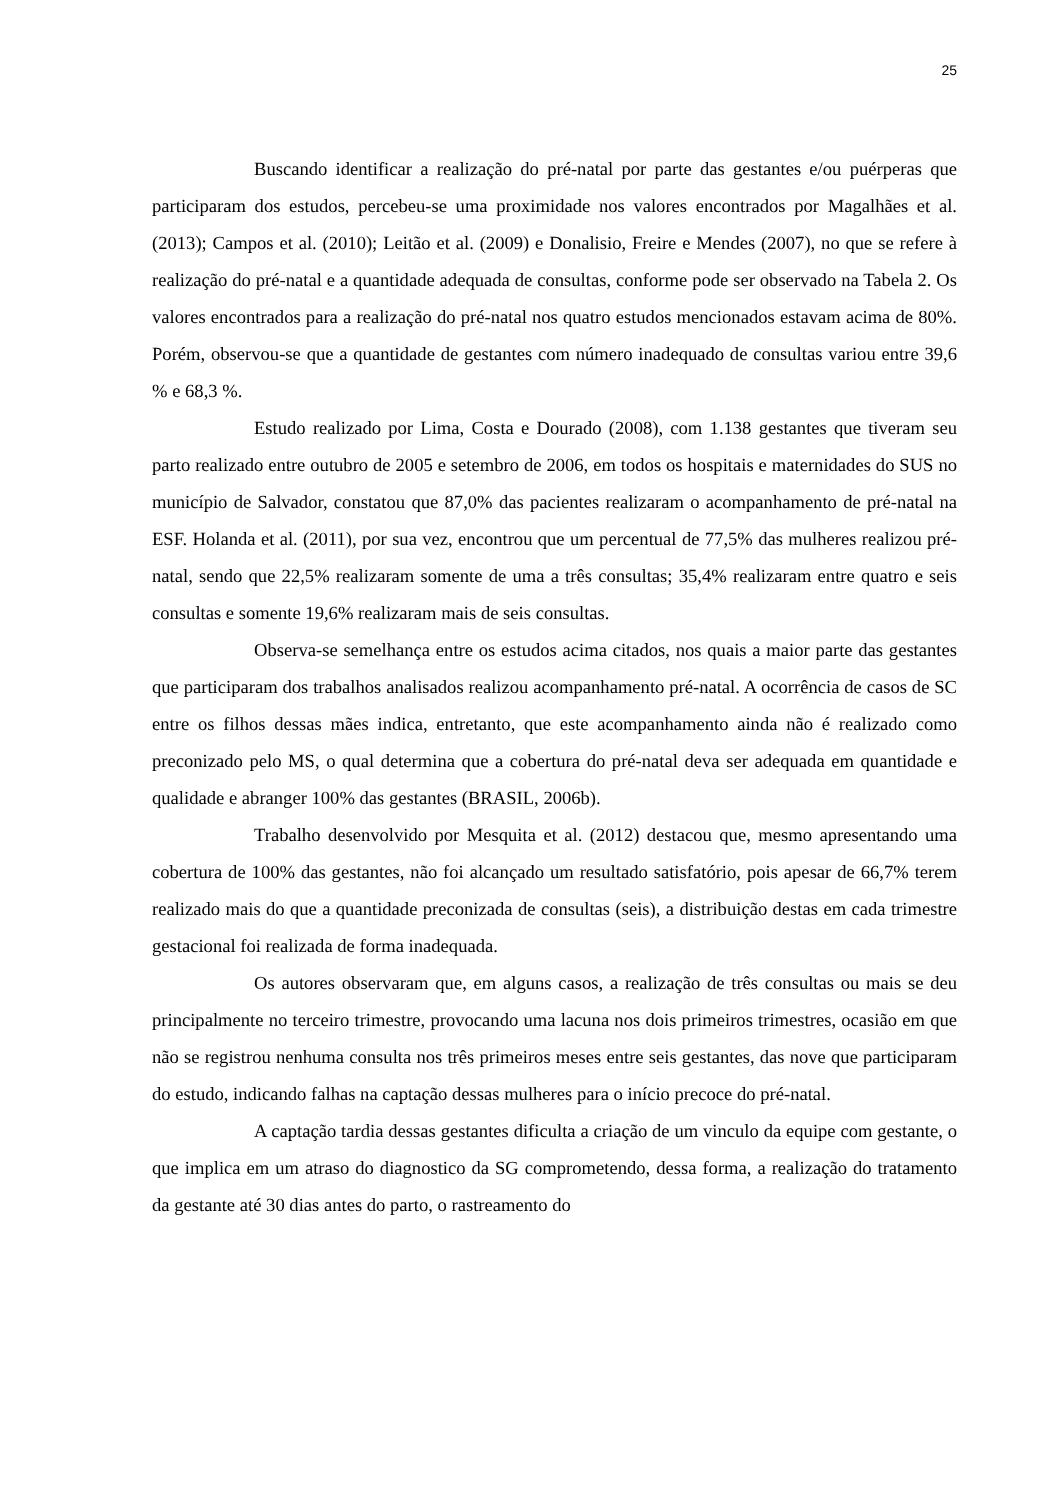25
Buscando identificar a realização do pré-natal por parte das gestantes e/ou puérperas que participaram dos estudos, percebeu-se uma proximidade nos valores encontrados por Magalhães et al. (2013); Campos et al. (2010); Leitão et al. (2009) e Donalisio, Freire e Mendes (2007), no que se refere à realização do pré-natal e a quantidade adequada de consultas, conforme pode ser observado na Tabela 2. Os valores encontrados para a realização do pré-natal nos quatro estudos mencionados estavam acima de 80%. Porém, observou-se que a quantidade de gestantes com número inadequado de consultas variou entre 39,6 % e 68,3 %.
Estudo realizado por Lima, Costa e Dourado (2008), com 1.138 gestantes que tiveram seu parto realizado entre outubro de 2005 e setembro de 2006, em todos os hospitais e maternidades do SUS no município de Salvador, constatou que 87,0% das pacientes realizaram o acompanhamento de pré-natal na ESF. Holanda et al. (2011), por sua vez, encontrou que um percentual de 77,5% das mulheres realizou pré-natal, sendo que 22,5% realizaram somente de uma a três consultas; 35,4% realizaram entre quatro e seis consultas e somente 19,6% realizaram mais de seis consultas.
Observa-se semelhança entre os estudos acima citados, nos quais a maior parte das gestantes que participaram dos trabalhos analisados realizou acompanhamento pré-natal. A ocorrência de casos de SC entre os filhos dessas mães indica, entretanto, que este acompanhamento ainda não é realizado como preconizado pelo MS, o qual determina que a cobertura do pré-natal deva ser adequada em quantidade e qualidade e abranger 100% das gestantes (BRASIL, 2006b).
Trabalho desenvolvido por Mesquita et al. (2012) destacou que, mesmo apresentando uma cobertura de 100% das gestantes, não foi alcançado um resultado satisfatório, pois apesar de 66,7% terem realizado mais do que a quantidade preconizada de consultas (seis), a distribuição destas em cada trimestre gestacional foi realizada de forma inadequada.
Os autores observaram que, em alguns casos, a realização de três consultas ou mais se deu principalmente no terceiro trimestre, provocando uma lacuna nos dois primeiros trimestres, ocasião em que não se registrou nenhuma consulta nos três primeiros meses entre seis gestantes, das nove que participaram do estudo, indicando falhas na captação dessas mulheres para o início precoce do pré-natal.
A captação tardia dessas gestantes dificulta a criação de um vinculo da equipe com gestante, o que implica em um atraso do diagnostico da SG comprometendo, dessa forma, a realização do tratamento da gestante até 30 dias antes do parto, o rastreamento do